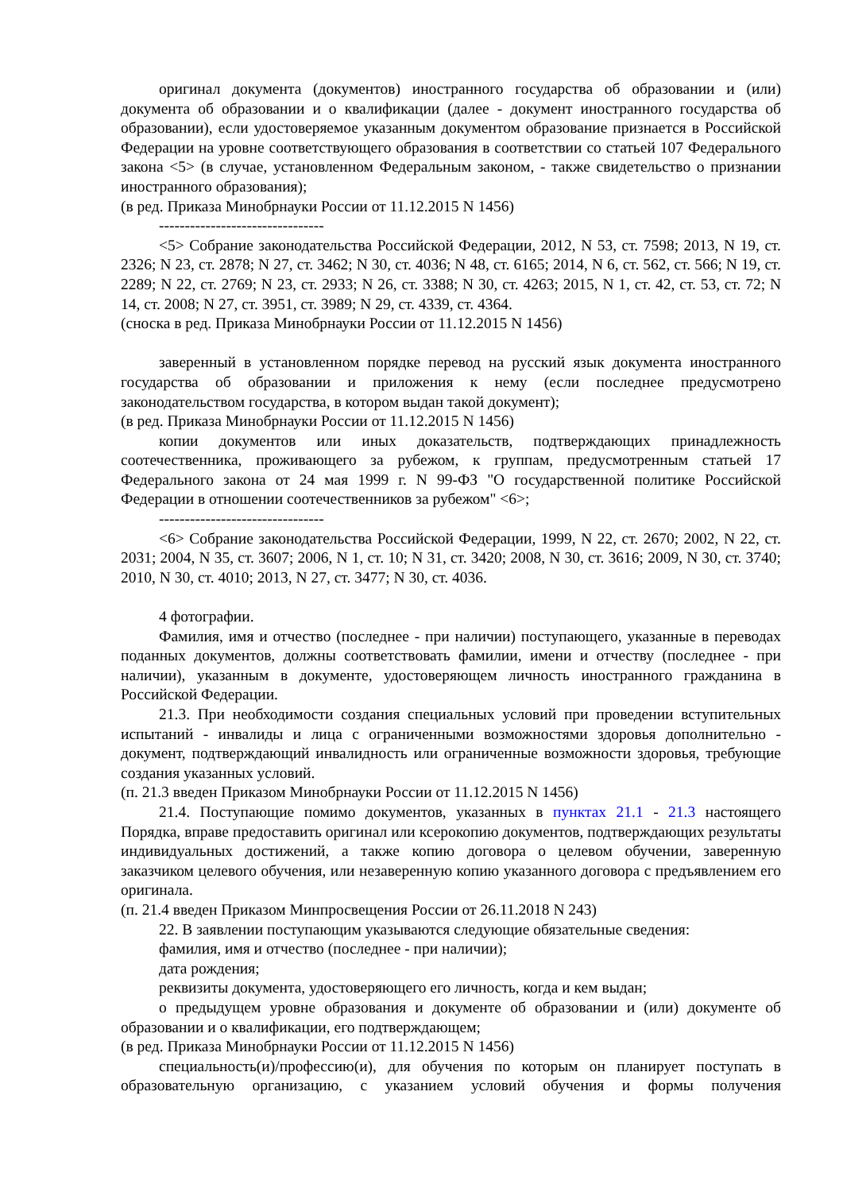оригинал документа (документов) иностранного государства об образовании и (или) документа об образовании и о квалификации (далее - документ иностранного государства об образовании), если удостоверяемое указанным документом образование признается в Российской Федерации на уровне соответствующего образования в соответствии со статьей 107 Федерального закона <5> (в случае, установленном Федеральным законом, - также свидетельство о признании иностранного образования);
(в ред. Приказа Минобрнауки России от 11.12.2015 N 1456)
--------------------------------
<5> Собрание законодательства Российской Федерации, 2012, N 53, ст. 7598; 2013, N 19, ст. 2326; N 23, ст. 2878; N 27, ст. 3462; N 30, ст. 4036; N 48, ст. 6165; 2014, N 6, ст. 562, ст. 566; N 19, ст. 2289; N 22, ст. 2769; N 23, ст. 2933; N 26, ст. 3388; N 30, ст. 4263; 2015, N 1, ст. 42, ст. 53, ст. 72; N 14, ст. 2008; N 27, ст. 3951, ст. 3989; N 29, ст. 4339, ст. 4364.
(сноска в ред. Приказа Минобрнауки России от 11.12.2015 N 1456)
заверенный в установленном порядке перевод на русский язык документа иностранного государства об образовании и приложения к нему (если последнее предусмотрено законодательством государства, в котором выдан такой документ);
(в ред. Приказа Минобрнауки России от 11.12.2015 N 1456)
копии документов или иных доказательств, подтверждающих принадлежность соотечественника, проживающего за рубежом, к группам, предусмотренным статьей 17 Федерального закона от 24 мая 1999 г. N 99-ФЗ "О государственной политике Российской Федерации в отношении соотечественников за рубежом" <6>;
--------------------------------
<6> Собрание законодательства Российской Федерации, 1999, N 22, ст. 2670; 2002, N 22, ст. 2031; 2004, N 35, ст. 3607; 2006, N 1, ст. 10; N 31, ст. 3420; 2008, N 30, ст. 3616; 2009, N 30, ст. 3740; 2010, N 30, ст. 4010; 2013, N 27, ст. 3477; N 30, ст. 4036.
4 фотографии.
Фамилия, имя и отчество (последнее - при наличии) поступающего, указанные в переводах поданных документов, должны соответствовать фамилии, имени и отчеству (последнее - при наличии), указанным в документе, удостоверяющем личность иностранного гражданина в Российской Федерации.
21.3. При необходимости создания специальных условий при проведении вступительных испытаний - инвалиды и лица с ограниченными возможностями здоровья дополнительно - документ, подтверждающий инвалидность или ограниченные возможности здоровья, требующие создания указанных условий.
(п. 21.3 введен Приказом Минобрнауки России от 11.12.2015 N 1456)
21.4. Поступающие помимо документов, указанных в пунктах 21.1 - 21.3 настоящего Порядка, вправе предоставить оригинал или ксерокопию документов, подтверждающих результаты индивидуальных достижений, а также копию договора о целевом обучении, заверенную заказчиком целевого обучения, или незаверенную копию указанного договора с предъявлением его оригинала.
(п. 21.4 введен Приказом Минпросвещения России от 26.11.2018 N 243)
22. В заявлении поступающим указываются следующие обязательные сведения:
фамилия, имя и отчество (последнее - при наличии);
дата рождения;
реквизиты документа, удостоверяющего его личность, когда и кем выдан;
о предыдущем уровне образования и документе об образовании и (или) документе об образовании и о квалификации, его подтверждающем;
(в ред. Приказа Минобрнауки России от 11.12.2015 N 1456)
специальность(и)/профессию(и), для обучения по которым он планирует поступать в образовательную организацию, с указанием условий обучения и формы получения